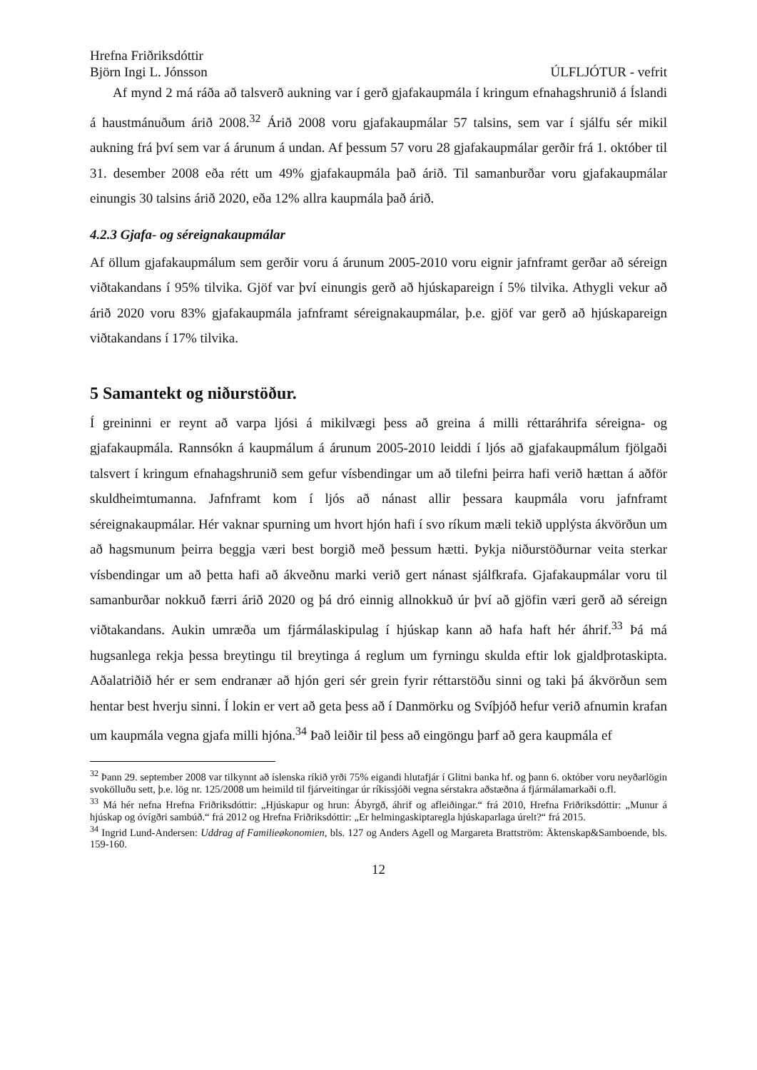Hrefna Friðriksdóttir
Björn Ingi L. Jónsson ÚLFLJÓTUR - vefrit
Af mynd 2 má ráða að talsverð aukning var í gerð gjafakaupmála í kringum efnahagshrunið á Íslandi á haustmánuðum árið 2008.<sup>32</sup> Árið 2008 voru gjafakaupmálar 57 talsins, sem var í sjálfu sér mikil aukning frá því sem var á árunum á undan. Af þessum 57 voru 28 gjafakaupmálar gerðir frá 1. október til 31. desember 2008 eða rétt um 49% gjafakaupmála það árið. Til samanburðar voru gjafakaupmálar einungis 30 talsins árið 2020, eða 12% allra kaupmála það árið.
4.2.3 Gjafa- og séreignakaupmálar
Af öllum gjafakaupmálum sem gerðir voru á árunum 2005-2010 voru eignir jafnframt gerðar að séreign viðtakandans í 95% tilvika. Gjöf var því einungis gerð að hjúskapareign í 5% tilvika. Athygli vekur að árið 2020 voru 83% gjafakaupmála jafnframt séreignakaupmálar, þ.e. gjöf var gerð að hjúskapareign viðtakandans í 17% tilvika.
5 Samantekt og niðurstöður.
Í greininni er reynt að varpa ljósi á mikilvægi þess að greina á milli réttaráhrifa séreigna- og gjafakaupmála. Rannsókn á kaupmálum á árunum 2005-2010 leiddi í ljós að gjafakaupmálum fjölgaði talsvert í kringum efnahagshrunið sem gefur vísbendingar um að tilefni þeirra hafi verið hættan á aðför skuldheimtumanna. Jafnframt kom í ljós að nánast allir þessara kaupmála voru jafnframt séreignakaupmálar. Hér vaknar spurning um hvort hjón hafi í svo ríkum mæli tekið upplýsta ákvörðun um að hagsmunum þeirra beggja væri best borgið með þessum hætti. Þykja niðurstöðurnar veita sterkar vísbendingar um að þetta hafi að ákveðnu marki verið gert nánast sjálfkrafa. Gjafakaupmálar voru til samanburðar nokkuð færri árið 2020 og þá dró einnig allnokkuð úr því að gjöfin væri gerð að séreign viðtakandans. Aukin umræða um fjármálaskipulag í hjúskap kann að hafa haft hér áhrif.<sup>33</sup> Þá má hugsanlega rekja þessa breytingu til breytinga á reglum um fyrningu skulda eftir lok gjaldþrotaskipta. Aðalatriðið hér er sem endranær að hjón geri sér grein fyrir réttarstöðu sinni og taki þá ákvörðun sem hentar best hverju sinni. Í lokin er vert að geta þess að í Danmörku og Svíþjóð hefur verið afnumin krafan um kaupmála vegna gjafa milli hjóna.<sup>34</sup> Það leiðir til þess að eingöngu þarf að gera kaupmála ef
<sup>32</sup> Þann 29. september 2008 var tilkynnt að íslenska ríkið yrði 75% eigandi hlutafjár í Glitni banka hf. og þann 6. október voru neyðarlögin svokölluðu sett, þ.e. lög nr. 125/2008 um heimild til fjárveitingar úr ríkissjóði vegna sérstakra aðstæðna á fjármálamarkaði o.fl.
<sup>33</sup> Má hér nefna Hrefna Friðriksdóttir: „Hjúskapur og hrun: Ábyrgð, áhrif og afleiðingar.“ frá 2010, Hrefna Friðriksdóttir: „Munur á hjúskap og óvígðri sambúð.“ frá 2012 og Hrefna Friðriksdóttir: „Er helmingaskiptaregla hjúskaparlaga úrelt?“ frá 2015.
<sup>34</sup> Ingrid Lund-Andersen: Uddrag af Familieøkonomien, bls. 127 og Anders Agell og Margareta Brattström: Äktenskap&Samboende, bls. 159-160.
12